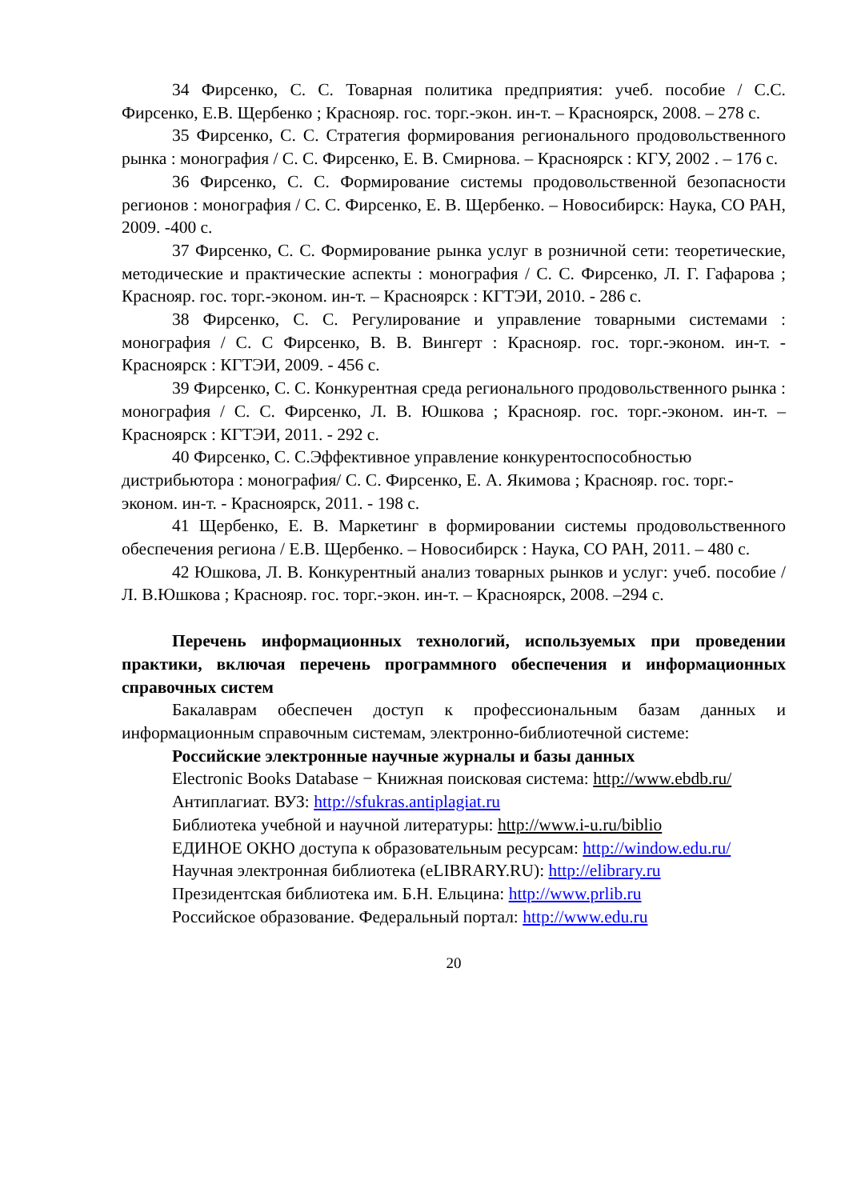34 Фирсенко, С. С. Товарная политика предприятия: учеб. пособие / С.С. Фирсенко, Е.В. Щербенко ; Краснояр. гос. торг.-экон. ин-т. – Красноярск, 2008. – 278 с.
35 Фирсенко, С. С. Стратегия формирования регионального продовольственного рынка : монография / С. С. Фирсенко, Е. В. Смирнова. – Красноярск : КГУ, 2002 . – 176 с.
36 Фирсенко, С. С. Формирование системы продовольственной безопасности регионов : монография / С. С. Фирсенко, Е. В. Щербенко. – Новосибирск: Наука, СО РАН, 2009. -400 с.
37 Фирсенко, С. С. Формирование рынка услуг в розничной сети: теоретические, методические и практические аспекты : монография / С. С. Фирсенко, Л. Г. Гафарова ; Краснояр. гос. торг.-эконом. ин-т. – Красноярск : КГТЭИ, 2010. - 286 с.
38 Фирсенко, С. С. Регулирование и управление товарными системами : монография / С. С Фирсенко, В. В. Вингерт : Краснояр. гос. торг.-эконом. ин-т. - Красноярск : КГТЭИ, 2009. - 456 с.
39 Фирсенко, С. С. Конкурентная среда регионального продовольственного рынка : монография / С. С. Фирсенко, Л. В. Юшкова ; Краснояр. гос. торг.-эконом. ин-т. – Красноярск : КГТЭИ, 2011. - 292 с.
40 Фирсенко, С. С.Эффективное управление конкурентоспособностью дистрибьютора : монография/ С. С. Фирсенко, Е. А. Якимова ; Краснояр. гос. торг.-эконом. ин-т. - Красноярск, 2011. - 198 с.
41 Щербенко, Е. В. Маркетинг в формировании системы продовольственного обеспечения региона / Е.В. Щербенко. – Новосибирск : Наука, СО РАН, 2011. – 480 с.
42 Юшкова, Л. В. Конкурентный анализ товарных рынков и услуг: учеб. пособие / Л. В.Юшкова ; Краснояр. гос. торг.-экон. ин-т. – Красноярск, 2008. –294 с.
Перечень информационных технологий, используемых при проведении практики, включая перечень программного обеспечения и информационных справочных систем
Бакалаврам обеспечен доступ к профессиональным базам данных и информационным справочным системам, электронно-библиотечной системе:
Российские электронные научные журналы и базы данных
Electronic Books Database − Книжная поисковая система: http://www.ebdb.ru/
Антиплагиат. ВУЗ: http://sfukras.antiplagiat.ru
Библиотека учебной и научной литературы: http://www.i-u.ru/biblio
ЕДИНОЕ ОКНО доступа к образовательным ресурсам: http://window.edu.ru/
Научная электронная библиотека (eLIBRARY.RU): http://elibrary.ru
Президентская библиотека им. Б.Н. Ельцина: http://www.prlib.ru
Российское образование. Федеральный портал: http://www.edu.ru
20